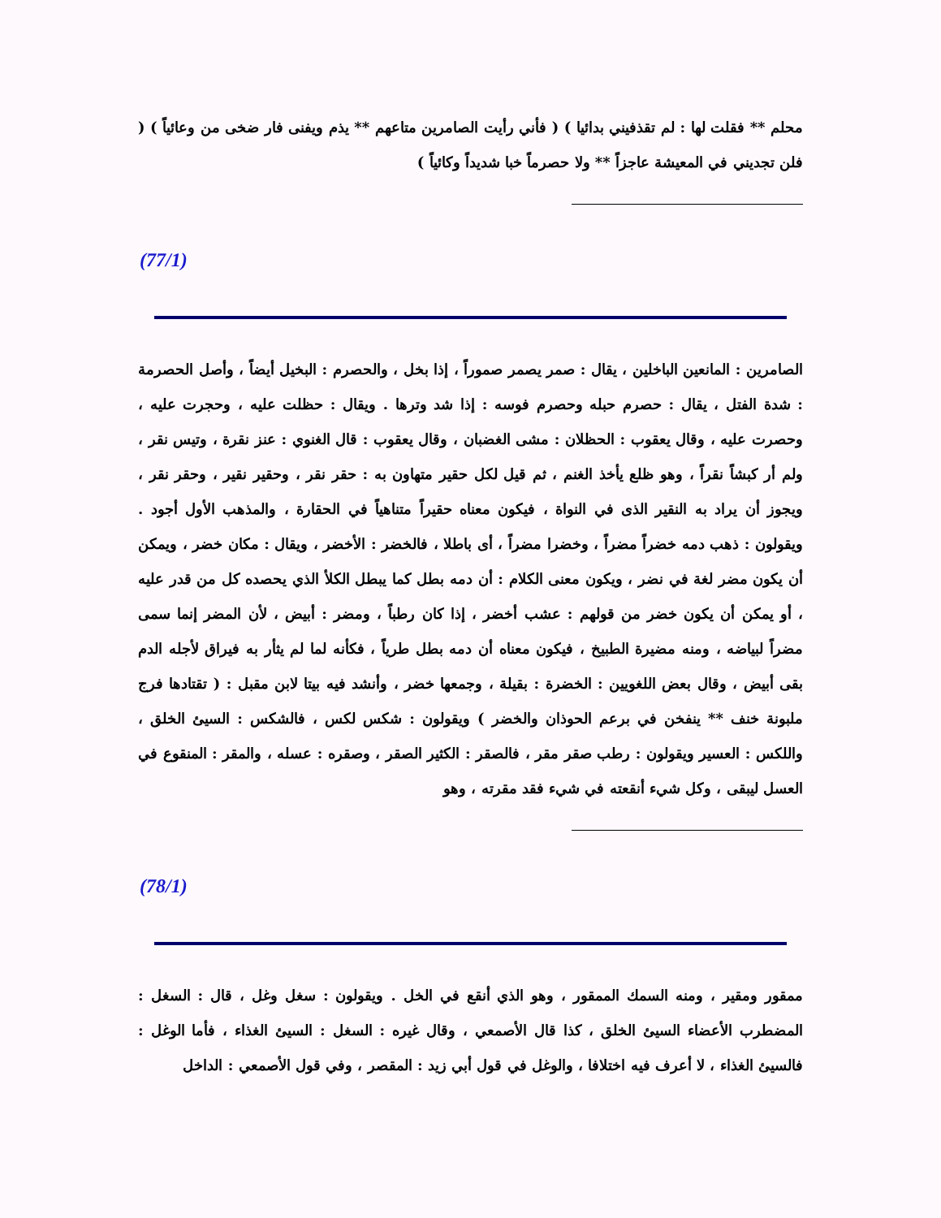محلم ** فقلت لها : لم تقذفيني بدائيا ) ( فأني رأيت الصامرين متاعهم ** يذم ويفنى فار ضخى من وعائياً ) ( فلن تجديني في المعيشة عاجزاً ** ولا حصرماً خبا شديداً وكائياً )
(77/1)
الصامرين : المانعين الباخلين ، يقال : صمر يصمر صموراً ، إذا بخل ، والحصرم : البخيل أيضاً ، وأصل الحصرمة : شدة الفتل ، يقال : حصرم حبله وحصرم فوسه : إذا شد وترها . ويقال : حظلت عليه ، وحجرت عليه ، وحصرت عليه ، وقال يعقوب : الحظلان : مشى الغضبان ، وقال يعقوب : قال الغنوي : عنز نقرة ، وتيس نقر ، ولم أر كبشاً نقراً ، وهو ظلع يأخذ الغنم ، ثم قيل لكل حقير متهاون به : حقر نقر ، وحقير نقير ، وحقر نقر ، ويجوز أن يراد به النقير الذى في النواة ، فيكون معناه حقيراً متناهياً في الحقارة ، والمذهب الأول أجود . ويقولون : ذهب دمه خضراً مضراً ، وخضرا مضراً ، أى باطلا ، فالخضر : الأخضر ، ويقال : مكان خضر ، ويمكن أن يكون مضر لغة في نضر ، ويكون معنى الكلام : أن دمه بطل كما يبطل الكلأ الذي يحصده كل من قدر عليه ، أو يمكن أن يكون خضر من قولهم : عشب أخضر ، إذا كان رطباً ، ومضر : أبيض ، لأن المضر إنما سمى مضراً لبياضه ، ومنه مضيرة الطبيخ ، فيكون معناه أن دمه بطل طرياً ، فكأنه لما لم يثأر به فيراق لأجله الدم بقى أبيض ، وقال بعض اللغويين : الخضرة : بقيلة ، وجمعها خضر ، وأنشد فيه بيتا لابن مقبل : ( تقتادها فرج ملبونة خنف ** ينفخن في برعم الحوذان والخضر ) ويقولون : شكس لكس ، فالشكس : السيئ الخلق ، واللكس : العسير ويقولون : رطب صقر مقر ، فالصقر : الكثير الصقر ، وصقره : عسله ، والمقر : المنقوع في العسل ليبقى ، وكل شيء أنقعته في شيء فقد مقرته ، وهو
(78/1)
ممقور ومقير ، ومنه السمك الممقور ، وهو الذي أنقع في الخل . ويقولون : سغل وغل ، قال : السغل : المضطرب الأعضاء السيئ الخلق ، كذا قال الأصمعي ، وقال غيره : السغل : السيئ الغذاء ، فأما الوغل : فالسيئ الغذاء ، لا أعرف فيه اختلافا ، والوغل في قول أبي زيد : المقصر ، وفي قول الأصمعي : الداخل